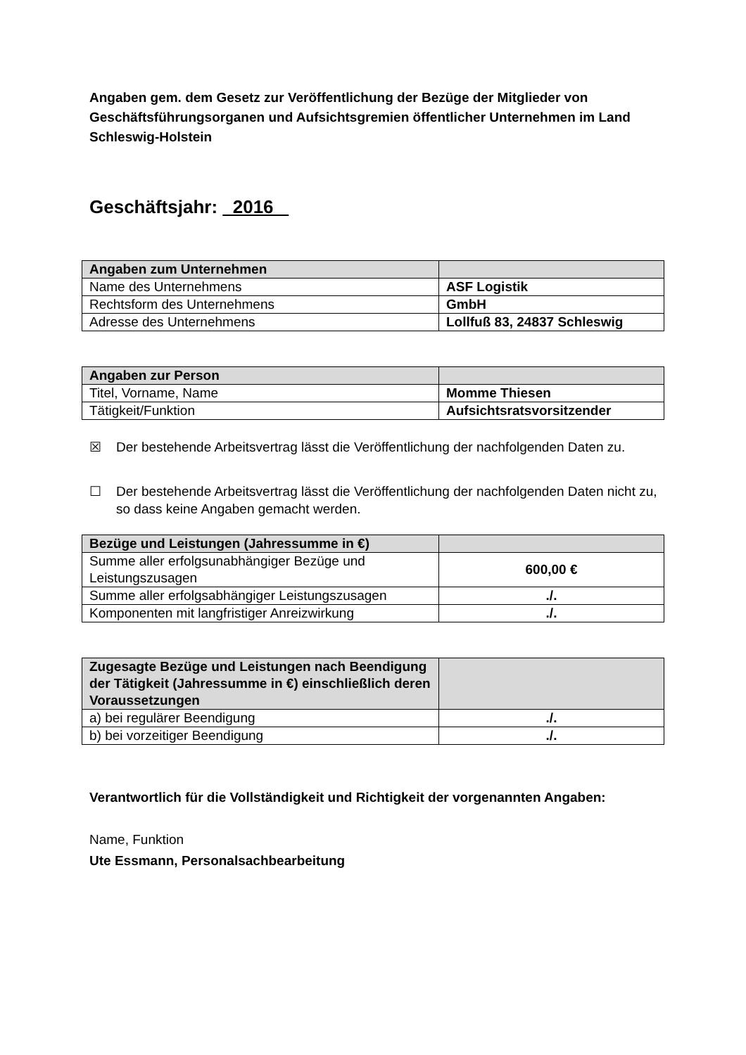Angaben gem. dem Gesetz zur Veröffentlichung der Bezüge der Mitglieder von Geschäftsführungsorganen und Aufsichtsgremien öffentlicher Unternehmen im Land Schleswig-Holstein
Geschäftsjahr: 2016
| Angaben zum Unternehmen | |
| --- | --- |
| Name des Unternehmens | ASF Logistik |
| Rechtsform des Unternehmens | GmbH |
| Adresse des Unternehmens | Lollfuß 83, 24837 Schleswig |
| Angaben zur Person | |
| --- | --- |
| Titel, Vorname, Name | Momme Thiesen |
| Tätigkeit/Funktion | Aufsichtsratsvorsitzender |
☒ Der bestehende Arbeitsvertrag lässt die Veröffentlichung der nachfolgenden Daten zu.
☐ Der bestehende Arbeitsvertrag lässt die Veröffentlichung der nachfolgenden Daten nicht zu, so dass keine Angaben gemacht werden.
| Bezüge und Leistungen (Jahressumme in €) | |
| --- | --- |
| Summe aller erfolgsunabhängiger Bezüge und Leistungszusagen | 600,00 € |
| Summe aller erfolgsabhängiger Leistungszusagen | ./. |
| Komponenten mit langfristiger Anreizwirkung | ./. |
| Zugesagte Bezüge und Leistungen nach Beendigung der Tätigkeit (Jahressumme in €) einschließlich deren Voraussetzungen | |
| --- | --- |
| a) bei regulärer Beendigung | ./. |
| b) bei vorzeitiger Beendigung | ./. |
Verantwortlich für die Vollständigkeit und Richtigkeit der vorgenannten Angaben:
Name, Funktion
Ute Essmann, Personalsachbearbeitung